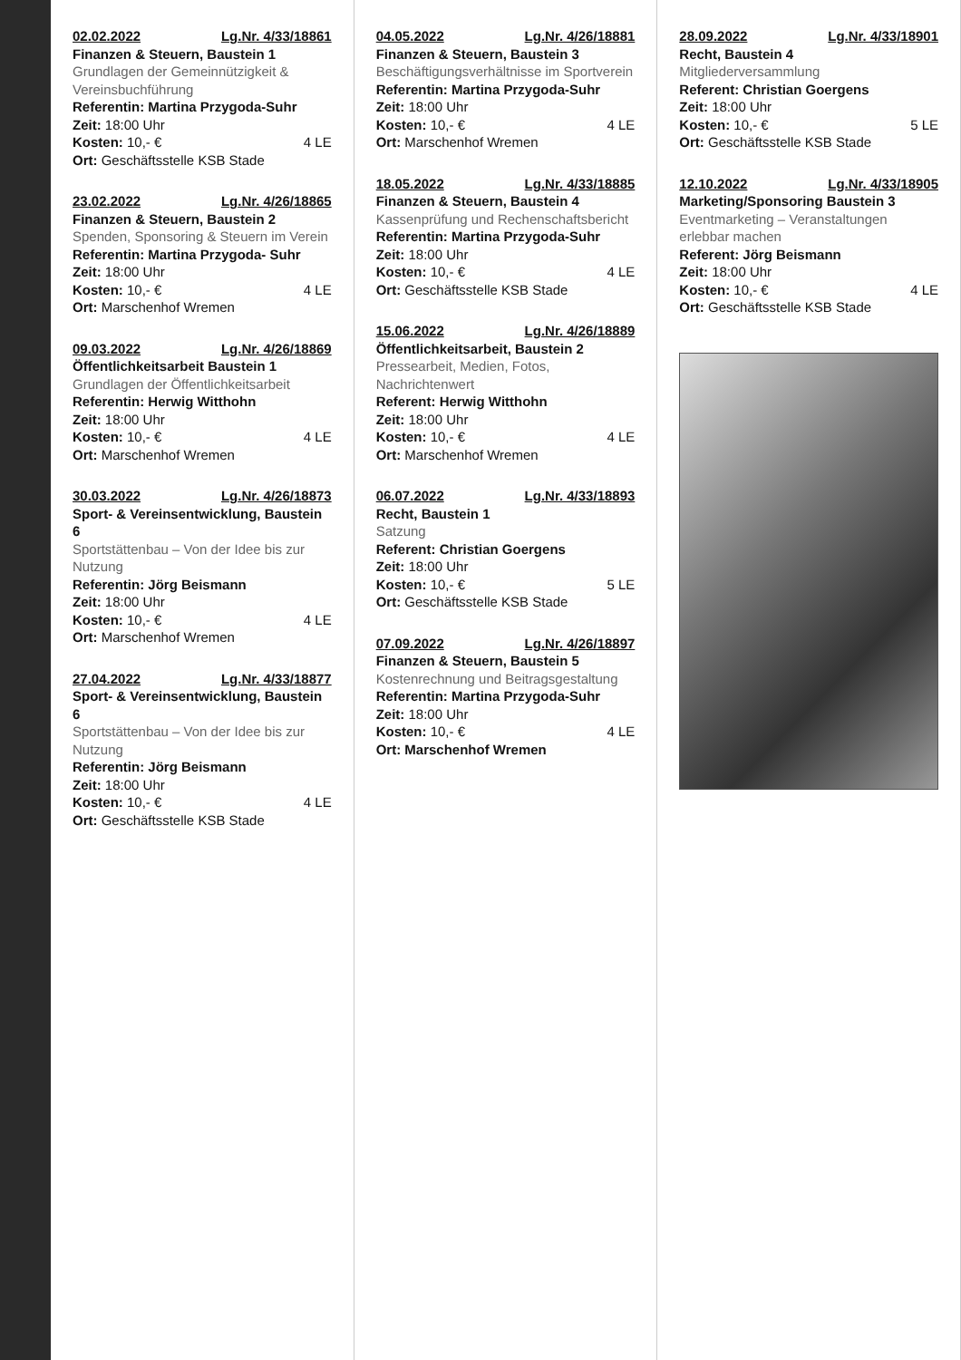02.02.2022 Lg.Nr. 4/33/18861
Finanzen & Steuern, Baustein 1
Grundlagen der Gemeinnützigkeit & Vereinsbuchführung
Referentin: Martina Przygoda-Suhr
Zeit: 18:00 Uhr
Kosten: 10,- € 4 LE
Ort: Geschäftsstelle KSB Stade
23.02.2022 Lg.Nr. 4/26/18865
Finanzen & Steuern, Baustein 2
Spenden, Sponsoring & Steuern im Verein
Referentin: Martina Przygoda- Suhr
Zeit: 18:00 Uhr
Kosten: 10,- € 4 LE
Ort: Marschenhof Wremen
09.03.2022 Lg.Nr. 4/26/18869
Öffentlichkeitsarbeit Baustein 1
Grundlagen der Öffentlichkeitsarbeit
Referentin: Herwig Witthohn
Zeit: 18:00 Uhr
Kosten: 10,- € 4 LE
Ort: Marschenhof Wremen
30.03.2022 Lg.Nr. 4/26/18873
Sport- & Vereinsentwicklung, Baustein 6
Sportstättenbau – Von der Idee bis zur Nutzung
Referentin: Jörg Beismann
Zeit: 18:00 Uhr
Kosten: 10,- € 4 LE
Ort: Marschenhof Wremen
27.04.2022 Lg.Nr. 4/33/18877
Sport- & Vereinsentwicklung, Baustein 6
Sportstättenbau – Von der Idee bis zur Nutzung
Referentin: Jörg Beismann
Zeit: 18:00 Uhr
Kosten: 10,- € 4 LE
Ort: Geschäftsstelle KSB Stade
04.05.2022 Lg.Nr. 4/26/18881
Finanzen & Steuern, Baustein 3
Beschäftigungsverhältnisse im Sportverein
Referentin: Martina Przygoda-Suhr
Zeit: 18:00 Uhr
Kosten: 10,- € 4 LE
Ort: Marschenhof Wremen
18.05.2022 Lg.Nr. 4/33/18885
Finanzen & Steuern, Baustein 4
Kassenprüfung und Rechenschaftsbericht
Referentin: Martina Przygoda-Suhr
Zeit: 18:00 Uhr
Kosten: 10,- € 4 LE
Ort: Geschäftsstelle KSB Stade
15.06.2022 Lg.Nr. 4/26/18889
Öffentlichkeitsarbeit, Baustein 2
Pressearbeit, Medien, Fotos, Nachrichtenwert
Referent: Herwig Witthohn
Zeit: 18:00 Uhr
Kosten: 10,- € 4 LE
Ort: Marschenhof Wremen
06.07.2022 Lg.Nr. 4/33/18893
Recht, Baustein 1
Satzung
Referent: Christian Goergens
Zeit: 18:00 Uhr
Kosten: 10,- € 5 LE
Ort: Geschäftsstelle KSB Stade
07.09.2022 Lg.Nr. 4/26/18897
Finanzen & Steuern, Baustein 5
Kostenrechnung und Beitragsgestaltung
Referentin: Martina Przygoda-Suhr
Zeit: 18:00 Uhr
Kosten: 10,- € 4 LE
Ort: Marschenhof Wremen
28.09.2022 Lg.Nr. 4/33/18901
Recht, Baustein 4
Mitgliederversammlung
Referent: Christian Goergens
Zeit: 18:00 Uhr
Kosten: 10,- € 5 LE
Ort: Geschäftsstelle KSB Stade
12.10.2022 Lg.Nr. 4/33/18905
Marketing/Sponsoring Baustein 3
Eventmarketing – Veranstaltungen erlebbar machen
Referent: Jörg Beismann
Zeit: 18:00 Uhr
Kosten: 10,- € 4 LE
Ort: Geschäftsstelle KSB Stade